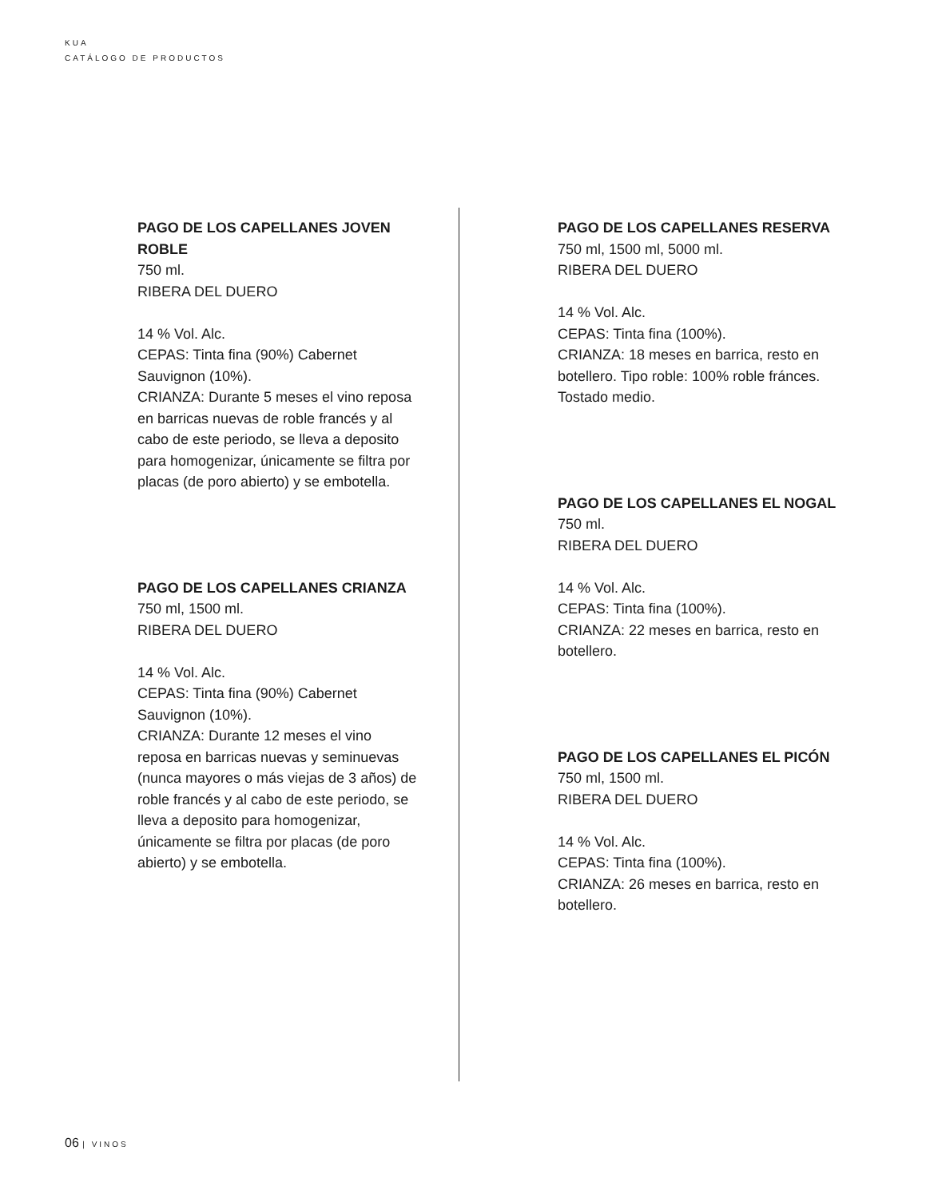KUA
CATÁLOGO DE PRODUCTOS
PAGO DE LOS CAPELLANES JOVEN ROBLE
750 ml.
RIBERA DEL DUERO
14 % Vol. Alc.
CEPAS: Tinta fina (90%) Cabernet Sauvignon (10%).
CRIANZA: Durante 5 meses el vino reposa en barricas nuevas de roble francés y al cabo de este periodo, se lleva a deposito para homogenizar, únicamente se filtra por placas (de poro abierto) y se embotella.
PAGO DE LOS CAPELLANES CRIANZA
750 ml, 1500 ml.
RIBERA DEL DUERO
14 % Vol. Alc.
CEPAS: Tinta fina (90%) Cabernet Sauvignon (10%).
CRIANZA: Durante 12 meses el vino reposa en barricas nuevas y seminuevas (nunca mayores o más viejas de 3 años) de roble francés y al cabo de este periodo, se lleva a deposito para homogenizar, únicamente se filtra por placas (de poro abierto) y se embotella.
PAGO DE LOS CAPELLANES RESERVA
750 ml, 1500 ml, 5000 ml.
RIBERA DEL DUERO
14 % Vol. Alc.
CEPAS: Tinta fina (100%).
CRIANZA: 18 meses en barrica, resto en botellero. Tipo roble: 100% roble fránces. Tostado medio.
PAGO DE LOS CAPELLANES EL NOGAL
750 ml.
RIBERA DEL DUERO
14 % Vol. Alc.
CEPAS: Tinta fina (100%).
CRIANZA: 22 meses en barrica, resto en botellero.
PAGO DE LOS CAPELLANES EL PICÓN
750 ml, 1500 ml.
RIBERA DEL DUERO
14 % Vol. Alc.
CEPAS: Tinta fina (100%).
CRIANZA: 26 meses en barrica, resto en botellero.
06 | VINOS